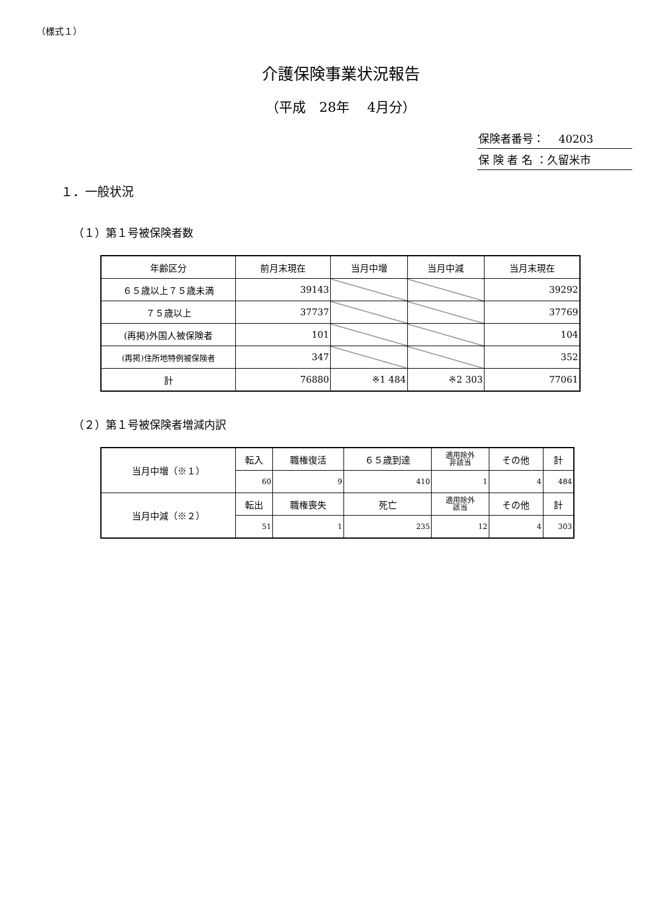（様式１）
介護保険事業状況報告
（平成　28年　 4月分）
保険者番号：　 40203
保 険 者 名 ：久留米市
１．一般状況
（１）第１号被保険者数
| 年齢区分 | 前月末現在 | 当月中増 | 当月中減 | 当月末現在 |
| --- | --- | --- | --- | --- |
| ６５歳以上７５歳未満 | 39143 | | | 39292 |
| ７５歳以上 | 37737 | | | 37769 |
| (再掲)外国人被保険者 | 101 | | | 104 |
| (再掲)住所地特例被保険者 | 347 | | | 352 |
| 計 | 76880 | ※1 484 | ※2 303 | 77061 |
（２）第１号被保険者増減内訳
| 当月中増（※１） | 転入 | 職権復活 | ６５歳到達 | 適用除外 非該当 | その他 | 計 |
| | 60 | 9 | 410 | 1 | 4 | 484 |
| 当月中減（※２） | 転出 | 職権喪失 | 死亡 | 適用除外 該当 | その他 | 計 |
| | 51 | 1 | 235 | 12 | 4 | 303 |